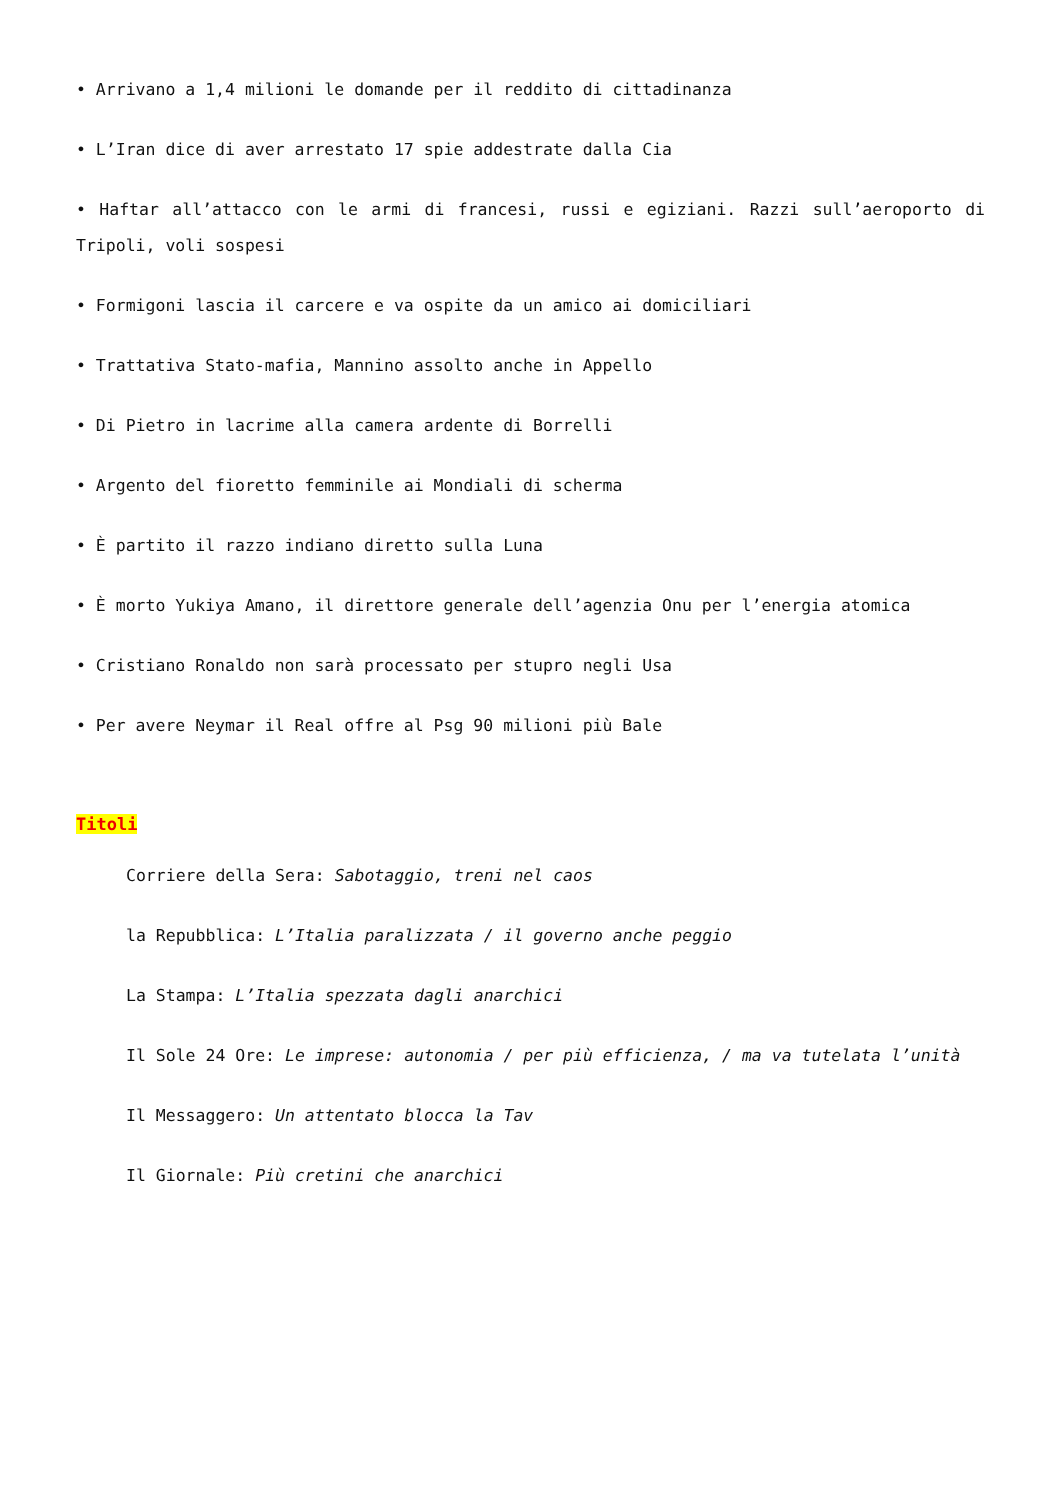• Arrivano a 1,4 milioni le domande per il reddito di cittadinanza
• L’Iran dice di aver arrestato 17 spie addestrate dalla Cia
• Haftar all’attacco con le armi di francesi, russi e egiziani. Razzi sull’aeroporto di Tripoli, voli sospesi
• Formigoni lascia il carcere e va ospite da un amico ai domiciliari
• Trattativa Stato-mafia, Mannino assolto anche in Appello
• Di Pietro in lacrime alla camera ardente di Borrelli
• Argento del fioretto femminile ai Mondiali di scherma
• È partito il razzo indiano diretto sulla Luna
• È morto Yukiya Amano, il direttore generale dell’agenzia Onu per l’energia atomica
• Cristiano Ronaldo non sarà processato per stupro negli Usa
• Per avere Neymar il Real offre al Psg 90 milioni più Bale
Titoli
Corriere della Sera: Sabotaggio, treni nel caos
la Repubblica: L’Italia paralizzata / il governo anche peggio
La Stampa: L’Italia spezzata dagli anarchici
Il Sole 24 Ore: Le imprese: autonomia / per più efficienza, / ma va tutelata l’unità
Il Messaggero: Un attentato blocca la Tav
Il Giornale: Più cretini che anarchici